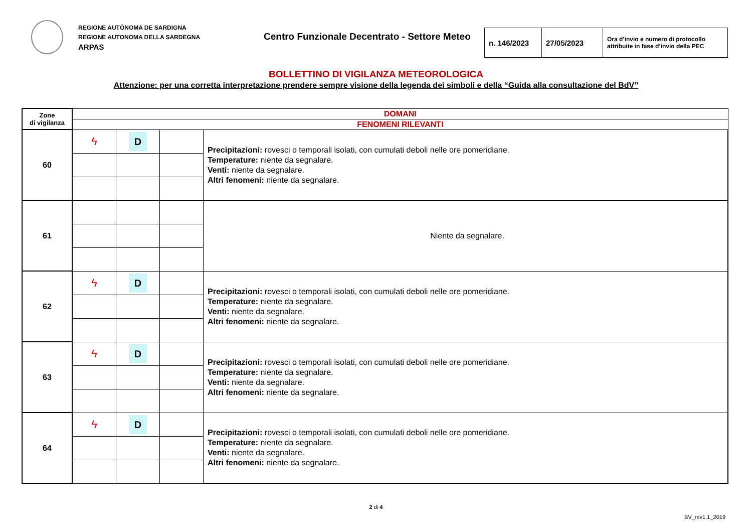REGIONE AUTÒNOMA DE SARDIGNA
REGIONE AUTONOMA DELLA SARDEGNA
ARPAS
Centro Funzionale Decentrato - Settore Meteo
| n. 146/2023 | 27/05/2023 | Ora d’invio e numero di protocollo attribuite in fase d’invio della PEC |
BOLLETTINO DI VIGILANZA METEOROLOGICA
Attenzione: per una corretta interpretazione prendere sempre visione della legenda dei simboli e della “Guida alla consultazione del BdV”
| Zone di vigilanza | DOMANI | | | |
| | FENOMENI RILEVANTI | | | |
| 60 | ϟ | D | | Precipitazioni: rovesci o temporali isolati, con cumulati deboli nelle ore pomeridiane. Temperature: niente da segnalare. Venti: niente da segnalare. Altri fenomeni: niente da segnalare. |
| 61 | | | | Niente da segnalare. |
| 62 | ϟ | D | | Precipitazioni: rovesci o temporali isolati, con cumulati deboli nelle ore pomeridiane. Temperature: niente da segnalare. Venti: niente da segnalare. Altri fenomeni: niente da segnalare. |
| 63 | ϟ | D | | Precipitazioni: rovesci o temporali isolati, con cumulati deboli nelle ore pomeridiane. Temperature: niente da segnalare. Venti: niente da segnalare. Altri fenomeni: niente da segnalare. |
| 64 | ϟ | D | | Precipitazioni: rovesci o temporali isolati, con cumulati deboli nelle ore pomeridiane. Temperature: niente da segnalare. Venti: niente da segnalare. Altri fenomeni: niente da segnalare. |
2 di 4
BV_rev1.1_2019